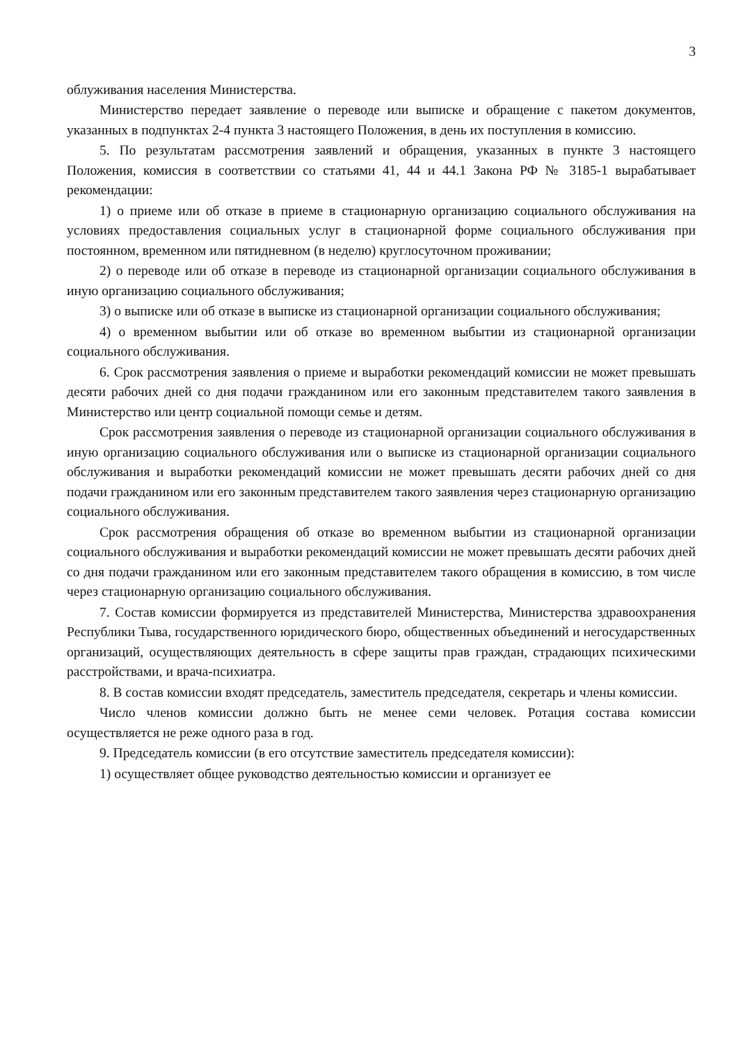3
облуживания населения Министерства.
Министерство передает заявление о переводе или выписке и обращение с пакетом документов, указанных в подпунктах 2-4 пункта 3 настоящего Положения, в день их поступления в комиссию.
5. По результатам рассмотрения заявлений и обращения, указанных в пункте 3 настоящего Положения, комиссия в соответствии со статьями 41, 44 и 44.1 Закона РФ № 3185-1 вырабатывает рекомендации:
1) о приеме или об отказе в приеме в стационарную организацию социального обслуживания на условиях предоставления социальных услуг в стационарной форме социального обслуживания при постоянном, временном или пятидневном (в неделю) круглосуточном проживании;
2) о переводе или об отказе в переводе из стационарной организации социального обслуживания в иную организацию социального обслуживания;
3) о выписке или об отказе в выписке из стационарной организации социального обслуживания;
4) о временном выбытии или об отказе во временном выбытии из стационарной организации социального обслуживания.
6. Срок рассмотрения заявления о приеме и выработки рекомендаций комиссии не может превышать десяти рабочих дней со дня подачи гражданином или его законным представителем такого заявления в Министерство или центр социальной помощи семье и детям.
Срок рассмотрения заявления о переводе из стационарной организации социального обслуживания в иную организацию социального обслуживания или о выписке из стационарной организации социального обслуживания и выработки рекомендаций комиссии не может превышать десяти рабочих дней со дня подачи гражданином или его законным представителем такого заявления через стационарную организацию социального обслуживания.
Срок рассмотрения обращения об отказе во временном выбытии из стационарной организации социального обслуживания и выработки рекомендаций комиссии не может превышать десяти рабочих дней со дня подачи гражданином или его законным представителем такого обращения в комиссию, в том числе через стационарную организацию социального обслуживания.
7. Состав комиссии формируется из представителей Министерства, Министерства здравоохранения Республики Тыва, государственного юридического бюро, общественных объединений и негосударственных организаций, осуществляющих деятельность в сфере защиты прав граждан, страдающих психическими расстройствами, и врача-психиатра.
8. В состав комиссии входят председатель, заместитель председателя, секретарь и члены комиссии.
Число членов комиссии должно быть не менее семи человек. Ротация состава комиссии осуществляется не реже одного раза в год.
9. Председатель комиссии (в его отсутствие заместитель председателя комиссии):
1) осуществляет общее руководство деятельностью комиссии и организует ее